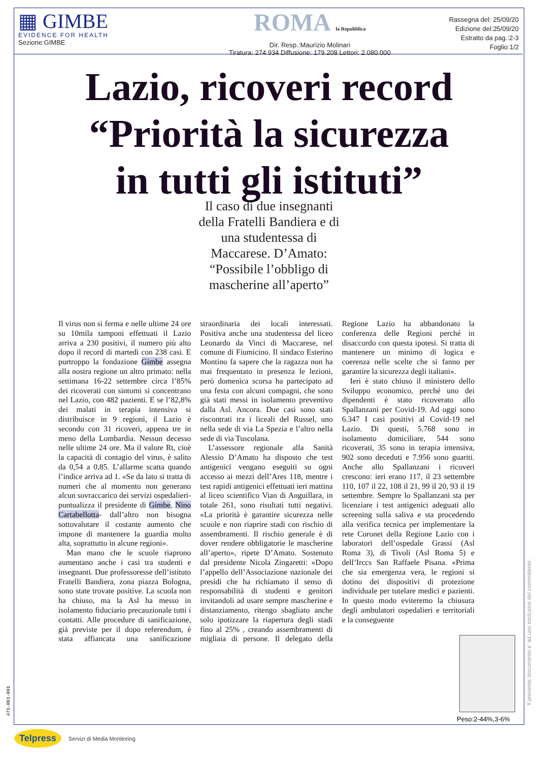▦ GIMBE
EVIDENCE FOR HEALTH
Sezione:GIMBE
ROMA la Repubblica
Dir. Resp.:Maurizio Molinari
Tiratura: 274.934 Diffusione: 179.208 Lettori: 2.080.000
Rassegna del: 25/09/20
Edizione del:25/09/20
Estratto da pag.:2-3
Foglio:1/2
Lazio, ricoveri record
“Priorità la sicurezza
in tutti gli istituti”
Il caso di due insegnanti della Fratelli Bandiera e di una studentessa di Maccarese. D’Amato: “Possibile l’obbligo di mascherine all’aperto”
Il virus non si ferma e nelle ultime 24 ore su 10mila tamponi effettuati il Lazio arriva a 230 positivi, il numero più alto dopo il record di martedì con 238 casi. E purtroppo la fondazione Gimbe assegna alla nostra regione un altro primato: nella settimana 16-22 settembre circa l’85% dei ricoverati con sintomi si concentrano nel Lazio, con 482 pazienti. E se l’82,8% dei malati in terapia intensiva si distribuisce in 9 regioni, il Lazio è secondo con 31 ricoveri, appena tre in meno della Lombardia. Nessun decesso nelle ultime 24 ore. Ma il valore Rt, cioè la capacità di contagio del virus, è salito da 0,54 a 0,85. L’allarme scatta quando l’indice arriva ad 1. «Se da lato si tratta di numeri che al momento non generano alcun sovraccarico dei servizi ospedalieri- puntualizza il presidente di Gimbe, Nino Cartabellotta- dall’altro non bisogna sottovalutare il costante aumento che impone di mantenere la guardia molto alta, soprattutto in alcune regioni».
Man mano che le scuole riaprono aumentano anche i casi tra studenti e insegnanti. Due professoresse dell’istituto Fratelli Bandiera, zona piazza Bologna, sono state trovate positive. La scuola non ha chiuso, ma la Asl ha messo in isolamento fiduciario precauzionale tutti i contatti. Alle procedure di sanificazione, già previste per il dopo referendum, è stata affiancata una sanificazione straordinaria dei locali interessati. Positiva anche una studentessa del liceo Leonardo da Vinci di Maccarese, nel comune di Fiumicino. Il sindaco Esterino Montino fa sapere che la ragazza non ha mai frequentato in presenza le lezioni, però domenica scorsa ha partecipato ad una festa con alcuni compagni, che sono già stati messi in isolamento preventivo dalla Asl. Ancora. Due casi sono stati riscontrati tra i liceali del Russel, uno nella sede di via La Spezia e l’altro nella sede di via Tuscolana.
L’assessore regionale alla Sanità Alessio D’Amato ha disposto che test antigenici vengano eseguiti su ogni accesso ai mezzi dell’Ares 118, mentre i test rapidi antigenici effettuati ieri mattina al liceo scientifico Vian di Anguillara, in totale 261, sono risultati tutti negativi. «La priorità è garantire sicurezza nelle scuole e non riaprire stadi con rischio di assembramenti. Il rischio generale è di dover rendere obbligatorie le mascherine all’aperto», ripete D’Amato. Sostenuto dal presidente Nicola Zingaretti: «Dopo l’appello dell’Associazione nazionale dei presidi che ha richiamato il senso di responsabilità di studenti e genitori invitandoli ad usare sempre mascherine e distanziamento, ritengo sbagliato anche solo ipotizzare la riapertura degli stadi fino al 25% , creando assembramenti di migliaia di persone. Il delegato della Regione Lazio ha abbandonato la conferenza delle Regioni perché in disaccordo con questa ipotesi. Si tratta di mantenere un minimo di logica e coerenza nelle scelte che si fanno per garantire la sicurezza degli italiani».
Ieri è stato chiuso il ministero dello Sviluppo economico, perché uno dei dipendenti è stato ricoverato allo Spallanzani per Covid-19. Ad oggi sono 6.347 I casi positivi al Covid-19 nel Lazio. Di questi, 5.768 sono in isolamento domiciliare, 544 sono ricoverati, 35 sono in terapia intensiva, 902 sono deceduti e 7.956 sono guariti. Anche allo Spallanzani i ricoveri crescono: ieri erano 117, il 23 settembre 110, 107 il 22, 108 il 21, 99 il 20, 93 il 19 settembre. Sempre lo Spallanzani sta per licenziare i test antigenici adeguati allo screening sulla saliva e sta procedendo alla verifica tecnica per implementare la rete Coronet della Regione Lazio con i laboratori dell’ospedale Grassi (Asl Roma 3), di Tivoli (Asl Roma 5) e dell’Irccs San Raffaele Pisana. «Prima che sia emergenza vera, le regioni si dotino dei dispositivi di protezione individuale per tutelare medici e pazienti. In questo modo eviteremo la chiusura degli ambulatori ospedalieri e territoriali e la conseguente
Peso:2-44%,3-6%
Il presente documento e' ad uso esclusivo del committente.
471-001-001
Telpress Servizi di Media Monitoring